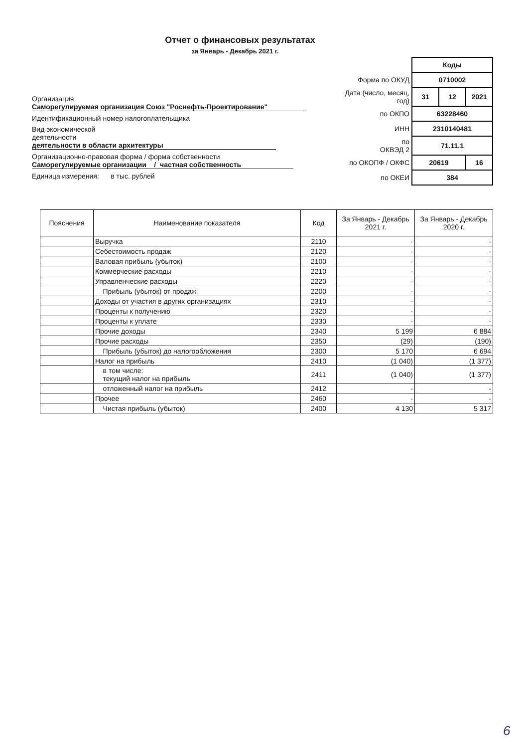Отчет о финансовых результатах
за Январь - Декабрь 2021 г.
Организация Саморегулируемая организация Союз "Роснефть-Проектирование"
Идентификационный номер налогоплательщика
Вид экономической
деятельности деятельности в области архитектуры
Организационно-правовая форма / форма собственности
Саморегулируемые организации / частная собственность
Единица измерения: в тыс. рублей
| | Коды | | |
| Форма по ОКУД | 0710002 | | |
| Дата (число, месяц, год) | 31 | 12 | 2021 |
| по ОКПО | 63228460 | | |
| ИНН | 2310140481 | | |
| по ОКВЭД 2 | 71.11.1 | | |
| по ОКОПФ / ОКФС | 20619 | | 16 |
| по ОКЕИ | 384 | | |
| Пояснения | Наименование показателя | Код | За Январь - Декабрь 2021 г. | За Январь - Декабрь 2020 г. |
| --- | --- | --- | --- | --- |
| | Выручка | 2110 | - | - |
| | Себестоимость продаж | 2120 | - | - |
| | Валовая прибыль (убыток) | 2100 | - | - |
| | Коммерческие расходы | 2210 | - | - |
| | Управленческие расходы | 2220 | - | - |
| | Прибыль (убыток) от продаж | 2200 | - | - |
| | Доходы от участия в других организациях | 2310 | - | - |
| | Проценты к получению | 2320 | - | - |
| | Проценты к уплате | 2330 | - | - |
| | Прочие доходы | 2340 | 5 199 | 6 884 |
| | Прочие расходы | 2350 | (29) | (190) |
| | Прибыль (убыток) до налогообложения | 2300 | 5 170 | 6 694 |
| | Налог на прибыль | 2410 | (1 040) | (1 377) |
| | в том числе: текущий налог на прибыль | 2411 | (1 040) | (1 377) |
| | отложенный налог на прибыль | 2412 | - | - |
| | Прочее | 2460 | - | - |
| | Чистая прибыль (убыток) | 2400 | 4 130 | 5 317 |
6